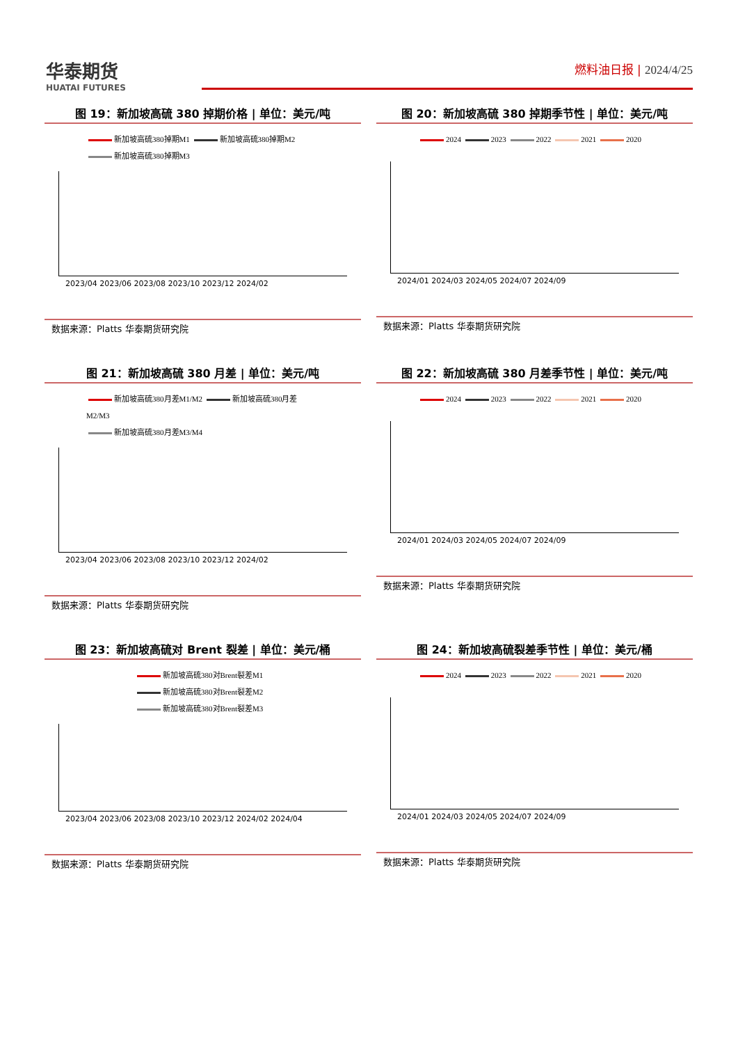华泰期货
HUATAI FUTURES
燃料油日报 | 2024/4/25
图 19：新加坡高硫 380 掉期价格 | 单位：美元/吨
新加坡高硫380掉期M1 新加坡高硫380掉期M2
新加坡高硫380掉期M3
2023/04 2023/06 2023/08 2023/10 2023/12 2024/02
数据来源：Platts 华泰期货研究院
图 20：新加坡高硫 380 掉期季节性 | 单位：美元/吨
2024 2023 2022 2021 2020
2024/01 2024/03 2024/05 2024/07 2024/09
数据来源：Platts 华泰期货研究院
图 21：新加坡高硫 380 月差 | 单位：美元/吨
新加坡高硫380月差M1/M2 新加坡高硫380月差M2/M3
新加坡高硫380月差M3/M4
2023/04 2023/06 2023/08 2023/10 2023/12 2024/02
数据来源：Platts 华泰期货研究院
图 22：新加坡高硫 380 月差季节性 | 单位：美元/吨
2024 2023 2022 2021 2020
2024/01 2024/03 2024/05 2024/07 2024/09
数据来源：Platts 华泰期货研究院
图 23：新加坡高硫对 Brent 裂差 | 单位：美元/桶
新加坡高硫380对Brent裂差M1
新加坡高硫380对Brent裂差M2
新加坡高硫380对Brent裂差M3
2023/04 2023/06 2023/08 2023/10 2023/12 2024/02 2024/04
数据来源：Platts 华泰期货研究院
图 24：新加坡高硫裂差季节性 | 单位：美元/桶
2024 2023 2022 2021 2020
2024/01 2024/03 2024/05 2024/07 2024/09
数据来源：Platts 华泰期货研究院